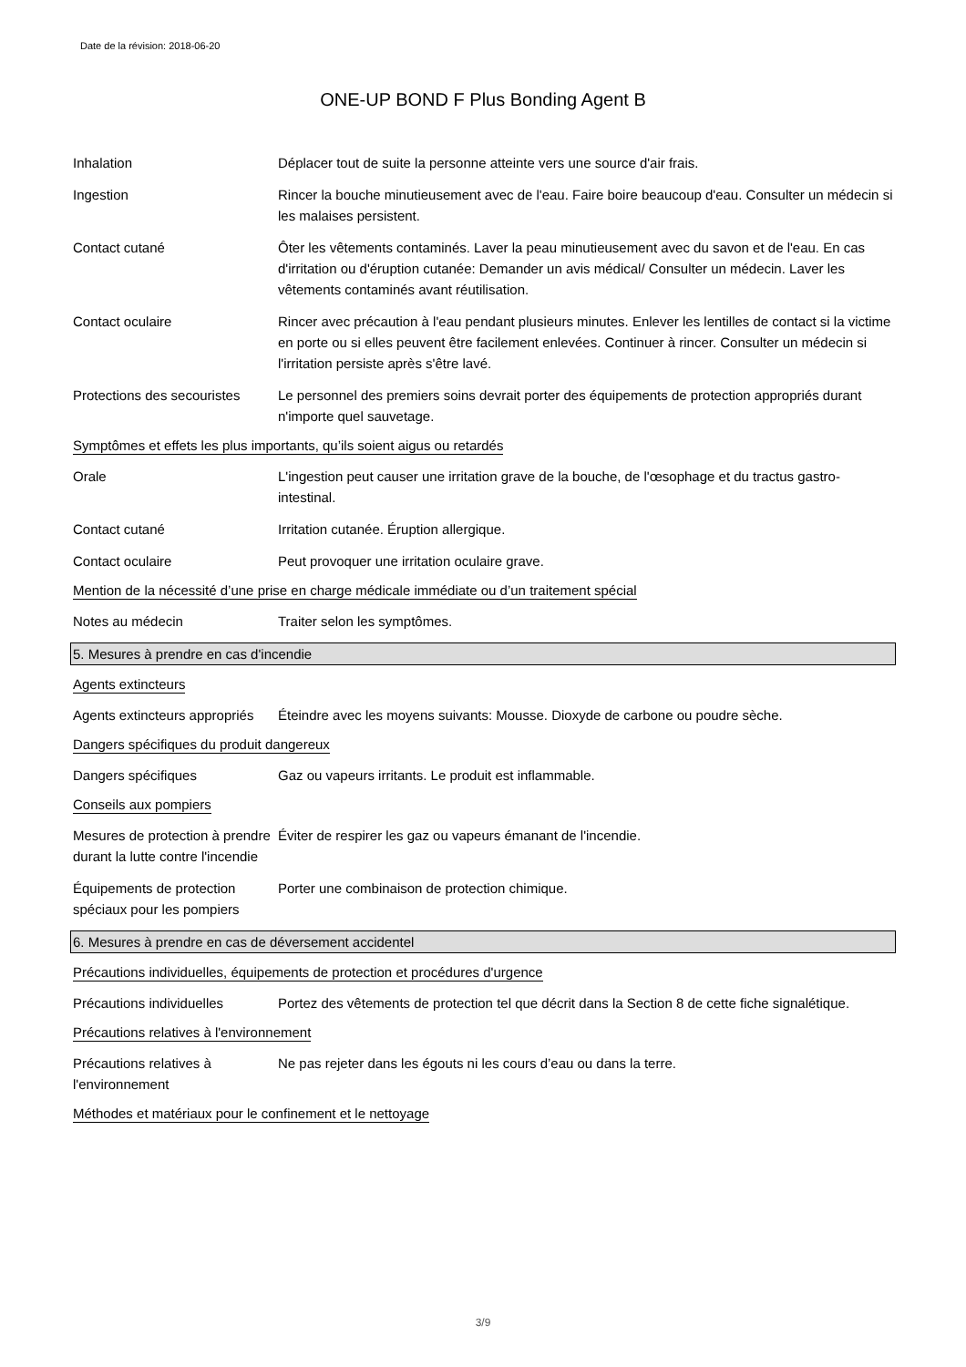Date de la révision: 2018-06-20
ONE-UP BOND F Plus Bonding Agent B
Inhalation Déplacer tout de suite la personne atteinte vers une source d'air frais.
Ingestion Rincer la bouche minutieusement avec de l'eau. Faire boire beaucoup d'eau. Consulter un médecin si les malaises persistent.
Contact cutané Ôter les vêtements contaminés. Laver la peau minutieusement avec du savon et de l'eau. En cas d'irritation ou d'éruption cutanée: Demander un avis médical/ Consulter un médecin. Laver les vêtements contaminés avant réutilisation.
Contact oculaire Rincer avec précaution à l'eau pendant plusieurs minutes. Enlever les lentilles de contact si la victime en porte ou si elles peuvent être facilement enlevées. Continuer à rincer. Consulter un médecin si l'irritation persiste après s'être lavé.
Protections des secouristes
Le personnel des premiers soins devrait porter des équipements de protection appropriés durant n'importe quel sauvetage.
Symptômes et effets les plus importants, qu’ils soient aigus ou retardés
Orale L'ingestion peut causer une irritation grave de la bouche, de l'œsophage et du tractus gastro-intestinal.
Contact cutané Irritation cutanée. Éruption allergique.
Contact oculaire Peut provoquer une irritation oculaire grave.
Mention de la nécessité d’une prise en charge médicale immédiate ou d’un traitement spécial
Notes au médecin Traiter selon les symptômes.
5. Mesures à prendre en cas d'incendie
Agents extincteurs
Agents extincteurs appropriés
Éteindre avec les moyens suivants: Mousse. Dioxyde de carbone ou poudre sèche.
Dangers spécifiques du produit dangereux
Dangers spécifiques Gaz ou vapeurs irritants. Le produit est inflammable.
Conseils aux pompiers
Mesures de protection à prendre durant la lutte contre l'incendie
Éviter de respirer les gaz ou vapeurs émanant de l'incendie.
Équipements de protection spéciaux pour les pompiers
Porter une combinaison de protection chimique.
6. Mesures à prendre en cas de déversement accidentel
Précautions individuelles, équipements de protection et procédures d'urgence
Précautions individuelles Portez des vêtements de protection tel que décrit dans la Section 8 de cette fiche signalétique.
Précautions relatives à l'environnement
Précautions relatives à l'environnement
Ne pas rejeter dans les égouts ni les cours d’eau ou dans la terre.
Méthodes et matériaux pour le confinement et le nettoyage
3/9